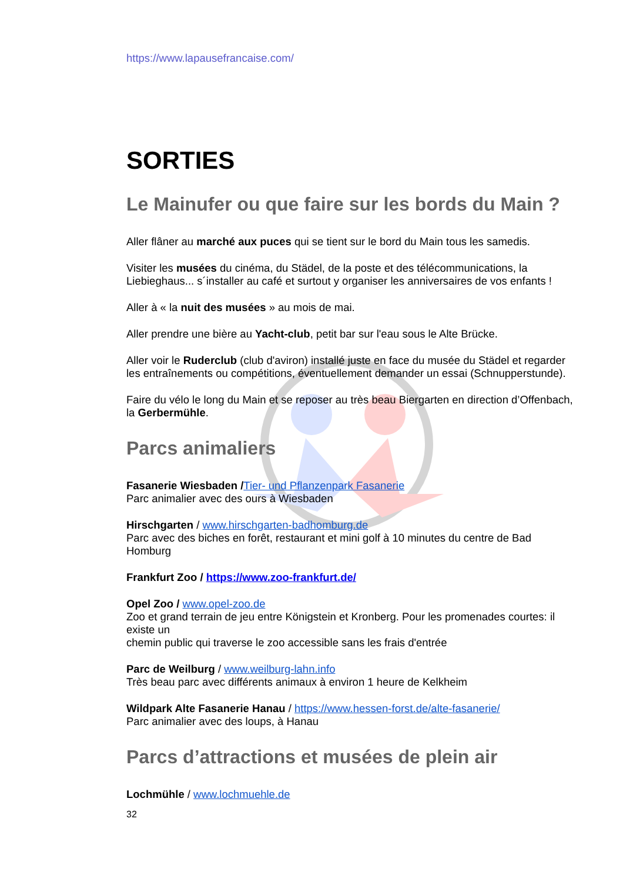https://www.lapausefrancaise.com/
SORTIES
Le Mainufer ou que faire sur les bords du Main ?
Aller flâner au marché aux puces qui se tient sur le bord du Main tous les samedis.
Visiter les musées du cinéma, du Städel, de la poste et des télécommunications, la Liebieghaus... s´installer au café et surtout y organiser les anniversaires de vos enfants !
Aller à « la nuit des musées » au mois de mai.
Aller prendre une bière au Yacht-club, petit bar sur l'eau sous le Alte Brücke.
Aller voir le Ruderclub (club d'aviron) installé juste en face du musée du Städel et regarder les entraînements ou compétitions, éventuellement demander un essai (Schnupperstunde).
Faire du vélo le long du Main et se reposer au très beau Biergarten en direction d’Offenbach, la Gerbermühle.
Parcs animaliers
Fasanerie Wiesbaden /Tier- und Pflanzenpark Fasanerie
Parc animalier avec des ours à Wiesbaden
Hirschgarten / www.hirschgarten-badhomburg.de
Parc avec des biches en forêt, restaurant et mini golf à 10 minutes du centre de Bad Homburg
Frankfurt Zoo / https://www.zoo-frankfurt.de/
Opel Zoo / www.opel-zoo.de
Zoo et grand terrain de jeu entre Königstein et Kronberg. Pour les promenades courtes: il existe un
chemin public qui traverse le zoo accessible sans les frais d'entrée
Parc de Weilburg / www.weilburg-lahn.info
Très beau parc avec différents animaux à environ 1 heure de Kelkheim
Wildpark Alte Fasanerie Hanau / https://www.hessen-forst.de/alte-fasanerie/
Parc animalier avec des loups, à Hanau
Parcs d’attractions et musées de plein air
Lochmühle / www.lochmuehle.de
32